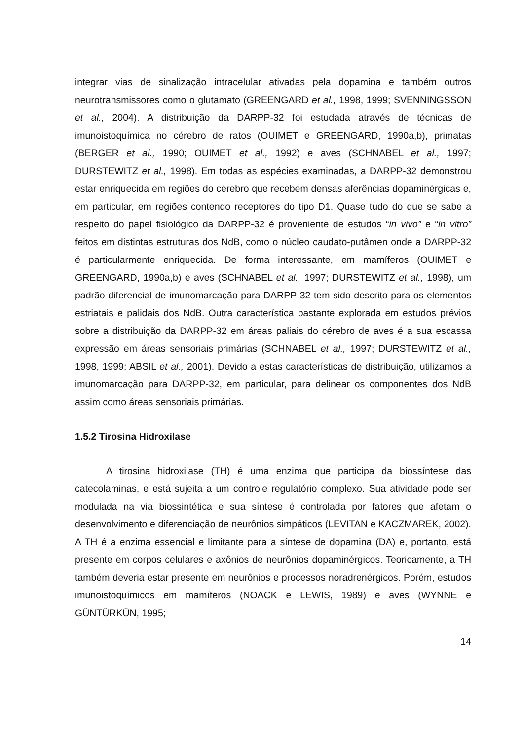integrar vias de sinalização intracelular ativadas pela dopamina e também outros neurotransmissores como o glutamato (GREENGARD et al., 1998, 1999; SVENNINGSSON et al., 2004). A distribuição da DARPP-32 foi estudada através de técnicas de imunoistoquímica no cérebro de ratos (OUIMET e GREENGARD, 1990a,b), primatas (BERGER et al., 1990; OUIMET et al., 1992) e aves (SCHNABEL et al., 1997; DURSTEWITZ et al., 1998). Em todas as espécies examinadas, a DARPP-32 demonstrou estar enriquecida em regiões do cérebro que recebem densas aferências dopaminérgicas e, em particular, em regiões contendo receptores do tipo D1. Quase tudo do que se sabe a respeito do papel fisiológico da DARPP-32 é proveniente de estudos “in vivo” e “in vitro” feitos em distintas estruturas dos NdB, como o núcleo caudato-putâmen onde a DARPP-32 é particularmente enriquecida. De forma interessante, em mamíferos (OUIMET e GREENGARD, 1990a,b) e aves (SCHNABEL et al., 1997; DURSTEWITZ et al., 1998), um padrão diferencial de imunomarcação para DARPP-32 tem sido descrito para os elementos estriatais e palidais dos NdB. Outra característica bastante explorada em estudos prévios sobre a distribuição da DARPP-32 em áreas paliais do cérebro de aves é a sua escassa expressão em áreas sensoriais primárias (SCHNABEL et al., 1997; DURSTEWITZ et al., 1998, 1999; ABSIL et al., 2001). Devido a estas características de distribuição, utilizamos a imunomarcação para DARPP-32, em particular, para delinear os componentes dos NdB assim como áreas sensoriais primárias.
1.5.2 Tirosina Hidroxilase
A tirosina hidroxilase (TH) é uma enzima que participa da biossíntese das catecolaminas, e está sujeita a um controle regulatório complexo. Sua atividade pode ser modulada na via biossintética e sua síntese é controlada por fatores que afetam o desenvolvimento e diferenciação de neurônios simpáticos (LEVITAN e KACZMAREK, 2002). A TH é a enzima essencial e limitante para a síntese de dopamina (DA) e, portanto, está presente em corpos celulares e axônios de neurônios dopaminérgicos. Teoricamente, a TH também deveria estar presente em neurônios e processos noradrenérgicos. Porém, estudos imunoistoquímicos em mamíferos (NOACK e LEWIS, 1989) e aves (WYNNE e GÜNTÜRKÜN, 1995;
14